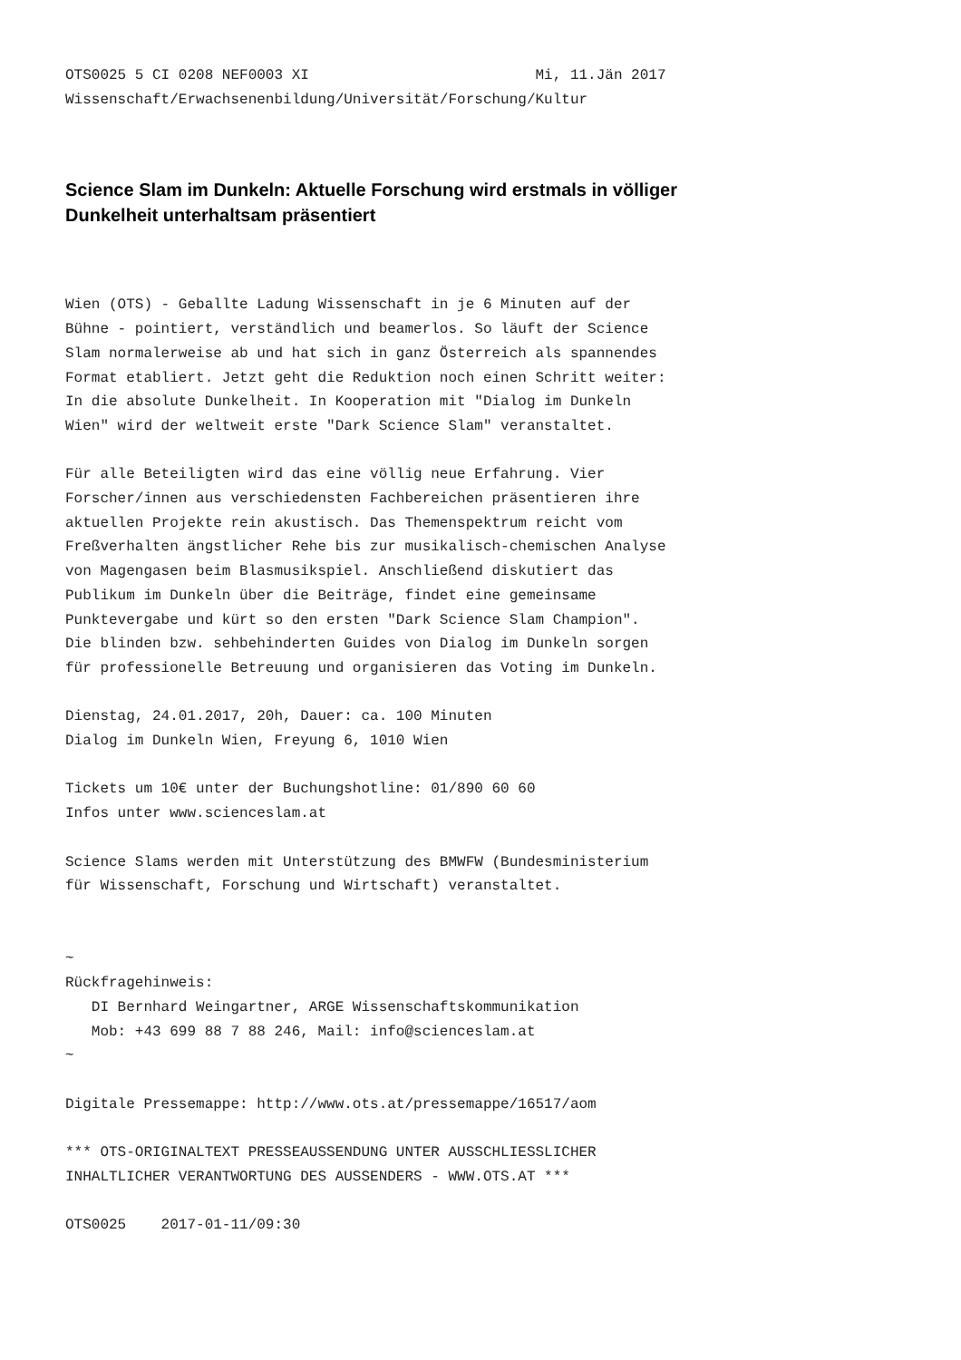OTS0025 5 CI 0208 NEF0003 XI                          Mi, 11.Jän 2017
Wissenschaft/Erwachsenenbildung/Universität/Forschung/Kultur
Science Slam im Dunkeln: Aktuelle Forschung wird erstmals in völliger Dunkelheit unterhaltsam präsentiert
Wien (OTS) - Geballte Ladung Wissenschaft in je 6 Minuten auf der
Bühne - pointiert, verständlich und beamerlos. So läuft der Science
Slam normalerweise ab und hat sich in ganz Österreich als spannendes
Format etabliert. Jetzt geht die Reduktion noch einen Schritt weiter:
In die absolute Dunkelheit. In Kooperation mit "Dialog im Dunkeln
Wien" wird der weltweit erste "Dark Science Slam" veranstaltet.

Für alle Beteiligten wird das eine völlig neue Erfahrung. Vier
Forscher/innen aus verschiedensten Fachbereichen präsentieren ihre
aktuellen Projekte rein akustisch. Das Themenspektrum reicht vom
Freßverhalten ängstlicher Rehe bis zur musikalisch-chemischen Analyse
von Magengasen beim Blasmusikspiel. Anschließend diskutiert das
Publikum im Dunkeln über die Beiträge, findet eine gemeinsame
Punktevergabe und kürt so den ersten "Dark Science Slam Champion".
Die blinden bzw. sehbehinderten Guides von Dialog im Dunkeln sorgen
für professionelle Betreuung und organisieren das Voting im Dunkeln.

Dienstag, 24.01.2017, 20h, Dauer: ca. 100 Minuten
Dialog im Dunkeln Wien, Freyung 6, 1010 Wien

Tickets um 10€ unter der Buchungshotline: 01/890 60 60
Infos unter www.scienceslam.at

Science Slams werden mit Unterstützung des BMWFW (Bundesministerium
für Wissenschaft, Forschung und Wirtschaft) veranstaltet.


~
Rückfragehinweis:
   DI Bernhard Weingartner, ARGE Wissenschaftskommunikation
   Mob: +43 699 88 7 88 246, Mail: info@scienceslam.at
~

Digitale Pressemappe: http://www.ots.at/pressemappe/16517/aom

*** OTS-ORIGINALTEXT PRESSEAUSSENDUNG UNTER AUSSCHLIESSLICHER
INHALTLICHER VERANTWORTUNG DES AUSSENDERS - WWW.OTS.AT ***

OTS0025    2017-01-11/09:30